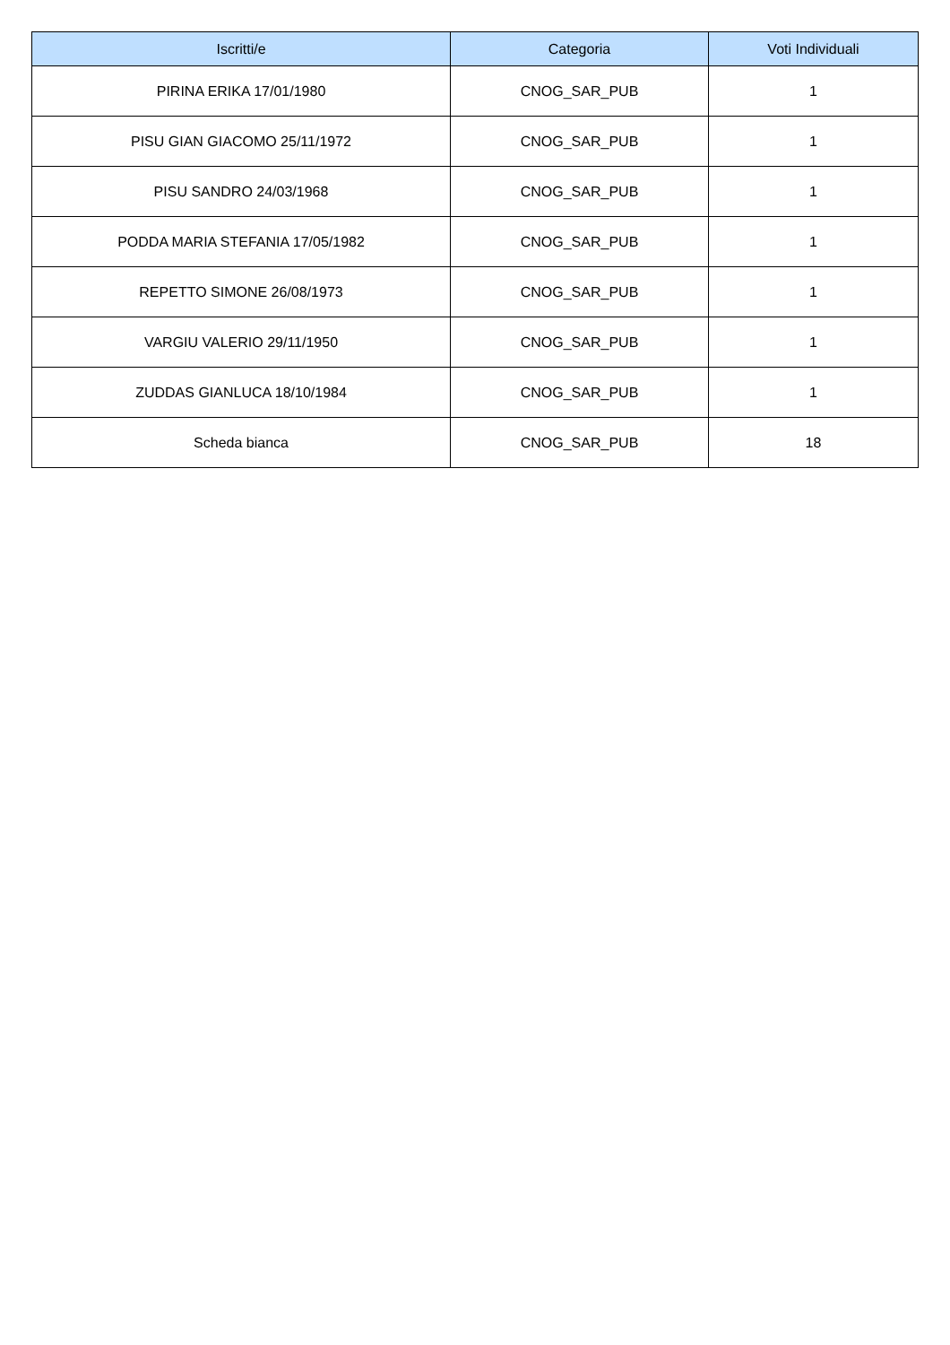| Iscritti/e | Categoria | Voti Individuali |
| --- | --- | --- |
| PIRINA ERIKA 17/01/1980 | CNOG_SAR_PUB | 1 |
| PISU GIAN GIACOMO 25/11/1972 | CNOG_SAR_PUB | 1 |
| PISU SANDRO 24/03/1968 | CNOG_SAR_PUB | 1 |
| PODDA MARIA STEFANIA 17/05/1982 | CNOG_SAR_PUB | 1 |
| REPETTO SIMONE 26/08/1973 | CNOG_SAR_PUB | 1 |
| VARGIU VALERIO 29/11/1950 | CNOG_SAR_PUB | 1 |
| ZUDDAS GIANLUCA 18/10/1984 | CNOG_SAR_PUB | 1 |
| Scheda bianca | CNOG_SAR_PUB | 18 |